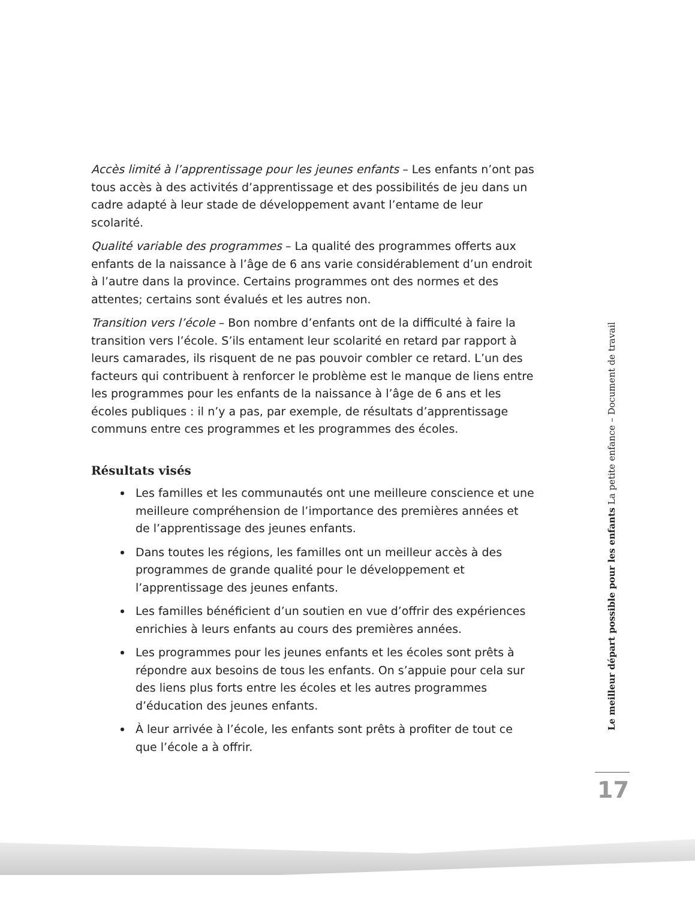Accès limité à l’apprentissage pour les jeunes enfants – Les enfants n’ont pas tous accès à des activités d’apprentissage et des possibilités de jeu dans un cadre adapté à leur stade de développement avant l’entame de leur scolarité.
Qualité variable des programmes – La qualité des programmes offerts aux enfants de la naissance à l’âge de 6 ans varie considérablement d’un endroit à l’autre dans la province. Certains programmes ont des normes et des attentes; certains sont évalués et les autres non.
Transition vers l’école – Bon nombre d’enfants ont de la difficulté à faire la transition vers l’école. S’ils entament leur scolarité en retard par rapport à leurs camarades, ils risquent de ne pas pouvoir combler ce retard. L’un des facteurs qui contribuent à renforcer le problème est le manque de liens entre les programmes pour les enfants de la naissance à l’âge de 6 ans et les écoles publiques : il n’y a pas, par exemple, de résultats d’apprentissage communs entre ces programmes et les programmes des écoles.
Résultats visés
Les familles et les communautés ont une meilleure conscience et une meilleure compréhension de l’importance des premières années et de l’apprentissage des jeunes enfants.
Dans toutes les régions, les familles ont un meilleur accès à des programmes de grande qualité pour le développement et l’apprentissage des jeunes enfants.
Les familles bénéficient d’un soutien en vue d’offrir des expériences enrichies à leurs enfants au cours des premières années.
Les programmes pour les jeunes enfants et les écoles sont prêts à répondre aux besoins de tous les enfants. On s’appuie pour cela sur des liens plus forts entre les écoles et les autres programmes d’éducation des jeunes enfants.
À leur arrivée à l’école, les enfants sont prêts à profiter de tout ce que l’école a à offrir.
Le meilleur départ possible pour les enfants La petite enfance – Document de travail
17